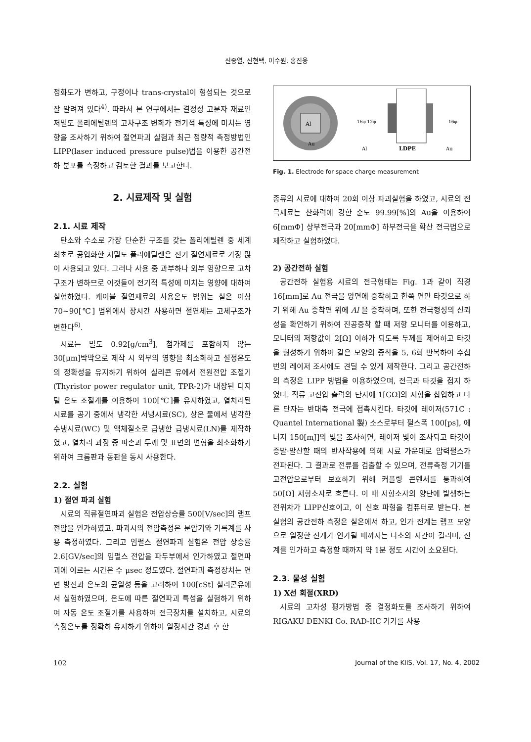신종열, 신현택, 이수원, 홍진웅
정화도가 변하고, 구정이나 trans-crystal이 형성되는 것으로 잘 알려져 있다<sup>4)</sup>. 따라서 본 연구에서는 결정성 고분자 재료인 저밀도 폴리에틸렌의 고차구조 변화가 전기적 특성에 미치는 영향을 조사하기 위하여 절연파괴 실험과 최근 정량적 측정방법인 LIPP(laser induced pressure pulse)법을 이용한 공간전하 분포를 측정하고 검토한 결과를 보고한다.
2. 시료제작 및 실험
2.1. 시료 제작
탄소와 수소로 가장 단순한 구조를 갖는 폴리에틸렌 중 세계 최초로 공업화한 저밀도 폴리에틸렌은 전기 절연재료로 가장 많이 사용되고 있다. 그러나 사용 중 과부하나 외부 영향으로 고차구조가 변하므로 이것들이 전기적 특성에 미치는 영향에 대하여 실험하였다. 케이블 절연재료의 사용온도 범위는 실온 이상 70~90[℃] 범위에서 장시간 사용하면 절연체는 고체구조가 변한다<sup>6)</sup>.
시료는 밀도 0.92[g/cm<sup>3</sup>], 첨가제를 포함하지 않는 30[μm]박막으로 제작 시 외부의 영향을 최소화하고 설정온도의 정확성을 유지하기 위하여 실리콘 유에서 전원전압 조절기(Thyristor power regulator unit, TPR-2)가 내장된 디지털 온도 조절계를 이용하여 100[℃]를 유지하였고, 열처리된 시료를 공기 중에서 냉각한 서냉시료(SC), 상온 물에서 냉각한 수냉시료(WC) 및 액체질소로 급냉한 급냉시료(LN)를 제작하였고, 열처리 과정 중 파손과 두께 및 표면의 변형을 최소화하기 위하여 크롬판과 동판을 동시 사용한다.
2.2. 실험
1) 절연 파괴 실험
시료의 직류절연파괴 실험은 전압상승률 500[V/sec]의 램프전압을 인가하였고, 파괴시의 전압측정은 분압기와 기록계를 사용 측정하였다. 그리고 임펄스 절연파괴 실험은 전압 상승률 2.6[GV/sec]의 임펄스 전압을 파두부에서 인가하였고 절연파괴에 이르는 시간은 수 μsec 정도였다. 절연파괴 측정장치는 연면 방전과 온도의 균일성 등을 고려하여 100[cSt] 실리콘유에서 실험하였으며, 온도에 따른 절연파괴 특성을 실험하기 위하여 자동 온도 조절기를 사용하여 전극장치를 설치하고, 시료의 측정온도를 정확히 유지하기 위하여 일정시간 경과 후 한
Al
Au
16φ 12φ
16φ
Al
LDPE
Au
Fig. 1. Electrode for space charge measurement
종류의 시료에 대하여 20회 이상 파괴실험을 하였고, 시료의 전극재료는 산화력에 강한 순도 99.99[%]의 Au을 이용하여 6[mmΦ] 상부전극과 20[mmΦ] 하부전극을 확산 전극법으로 제작하고 실험하였다.
2) 공간전하 실험
공간전하 실험용 시료의 전극형태는 Fig. 1과 같이 직경 16[mm]로 Au 전극을 양면에 증착하고 한쪽 면만 타깃으로 하기 위해 Au 증착면 위에 Al 을 증착하며, 또한 전극형성의 신뢰성을 확인하기 위하여 진공증착 할 때 저항 모니터를 이용하고, 모니터의 저항값이 2[Ω] 이하가 되도록 두께를 제어하고 타깃을 형성하기 위하여 같은 모양의 증착을 5, 6회 반복하여 수십 번의 레이저 조사에도 견딜 수 있게 제작한다. 그리고 공간전하의 측정은 LIPP 방법을 이용하였으며, 전극과 타깃을 접지 하였다. 직류 고전압 출력의 단자에 1[GΩ]의 저항을 삽입하고 다른 단자는 반대측 전극에 접촉시킨다. 타깃에 레이저(571C : Quantel International 製) 소스로부터 펄스폭 100[ps], 에너지 150[mJ]의 빛을 조사하면, 레이저 빛이 조사되고 타깃이 증발·발산할 때의 반사작용에 의해 시료 가운데로 압력펄스가 전파된다. 그 결과로 전류를 검출할 수 있으며, 전류측정 기기를 고전압으로부터 보호하기 위해 커플링 콘덴서를 통과하여 50[Ω] 저항소자로 흐른다. 이 때 저항소자의 양단에 발생하는 전위차가 LIPP신호이고, 이 신호 파형을 컴퓨터로 받는다. 본 실험의 공간전하 측정은 실온에서 하고, 인가 전계는 램프 모양으로 일정한 전계가 인가될 때까지는 다소의 시간이 걸리며, 전계를 인가하고 측정할 때까지 약 1분 정도 시간이 소요된다.
2.3. 물성 실험
1) X선 회절(XRD)
시료의 고차성 평가방법 중 결정화도를 조사하기 위하여 RIGAKU DENKI Co. RAD-IIC 기기를 사용
102 Journal of the KIIS, Vol. 17, No. 4, 2002